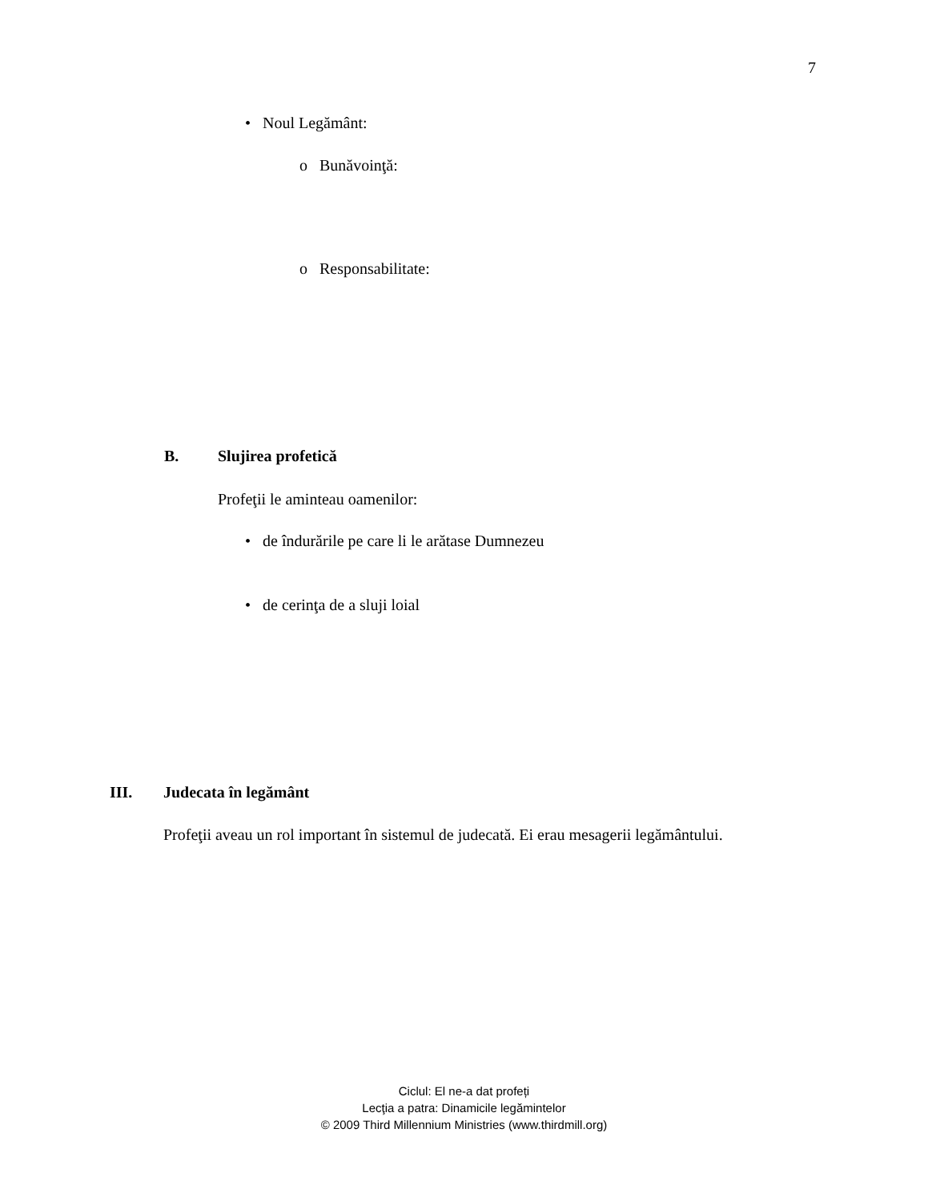7
• Noul Legământ:
o Bunăvoinţă:
o Responsabilitate:
B. Slujirea profetică
Profeţii le aminteau oamenilor:
• de îndurările pe care li le arătase Dumnezeu
• de cerinţa de a sluji loial
III. Judecata în legământ
Profeţii aveau un rol important în sistemul de judecată. Ei erau mesagerii legământului.
Ciclul: El ne-a dat profeți
Lecţia a patra: Dinamicile legămintelor
© 2009 Third Millennium Ministries (www.thirdmill.org)